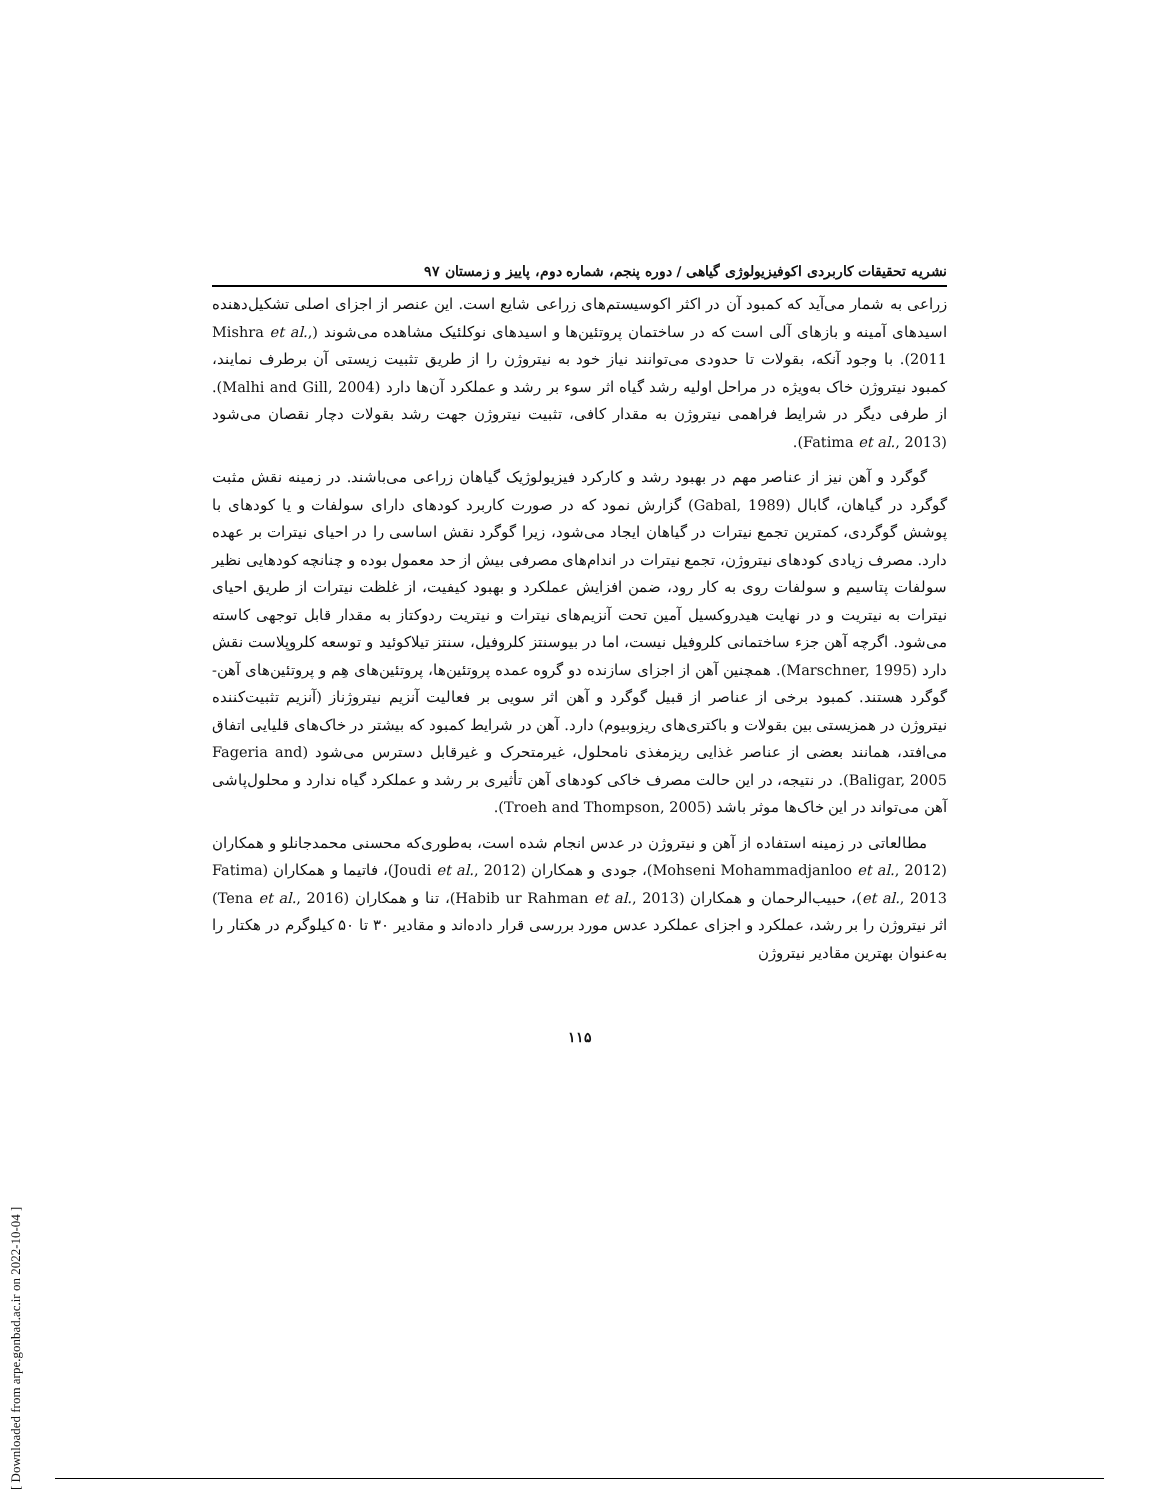[ Downloaded from arpe.gonbad.ac.ir on 2022-10-04 ]
نشریه تحقیقات کاربردی اکوفیزیولوژی گیاهی / دوره پنجم، شماره دوم، پاییز و زمستان ۹۷
زراعی به شمار می‌آید که کمبود آن در اکثر اکوسیستم‌های زراعی شایع است. این عنصر از اجزای اصلی تشکیل‌دهنده اسیدهای آمینه و بازهای آلی است که در ساختمان پروتئین‌ها و اسیدهای نوکلئیک مشاهده می‌شوند (Mishra et al., 2011). با وجود آنکه، بقولات تا حدودی می‌توانند نیاز خود به نیتروژن را از طریق تثبیت زیستی آن برطرف نمایند، کمبود نیتروژن خاک به‌ویژه در مراحل اولیه رشد گیاه اثر سوء بر رشد و عملکرد آن‌ها دارد (Malhi and Gill, 2004). از طرفی دیگر در شرایط فراهمی نیتروژن به مقدار کافی، تثبیت نیتروژن جهت رشد بقولات دچار نقصان می‌شود (Fatima et al., 2013).
گوگرد و آهن نیز از عناصر مهم در بهبود رشد و کارکرد فیزیولوژیک گیاهان زراعی می‌باشند. در زمینه نقش مثبت گوگرد در گیاهان، گابال (Gabal, 1989) گزارش نمود که در صورت کاربرد کودهای دارای سولفات و یا کودهای با پوشش گوگردی، کمترین تجمع نیترات در گیاهان ایجاد می‌شود، زیرا گوگرد نقش اساسی را در احیای نیترات بر عهده دارد. مصرف زیادی کودهای نیتروژن، تجمع نیترات در اندام‌های مصرفی بیش از حد معمول بوده و چنانچه کودهایی نظیر سولفات پتاسیم و سولفات روی به کار رود، ضمن افزایش عملکرد و بهبود کیفیت، از غلظت نیترات از طریق احیای نیترات به نیتریت و در نهایت هیدروکسیل آمین تحت آنزیم‌های نیترات و نیتریت ردوکتاز به مقدار قابل توجهی کاسته می‌شود. اگرچه آهن جزء ساختمانی کلروفیل نیست، اما در بیوسنتز کلروفیل، سنتز تیلاکوئید و توسعه کلروپلاست نقش دارد (Marschner, 1995). همچنین آهن از اجزای سازنده دو گروه عمده پروتئین‌ها، پروتئین‌های هِم و پروتئین‌های آهن-گوگرد هستند. کمبود برخی از عناصر از قبیل گوگرد و آهن اثر سویی بر فعالیت آنزیم نیتروژناز (آنزیم تثبیت‌کننده نیتروژن در همزیستی بین بقولات و باکتری‌های ریزوبیوم) دارد. آهن در شرایط کمبود که بیشتر در خاک‌های قلیایی اتفاق می‌افتد، همانند بعضی از عناصر غذایی ریزمغذی نامحلول، غیرمتحرک و غیرقابل دسترس می‌شود (Fageria and Baligar, 2005). در نتیجه، در این حالت مصرف خاکی کودهای آهن تأثیری بر رشد و عملکرد گیاه ندارد و محلول‌پاشی آهن می‌تواند در این خاک‌ها موثر باشد (Troeh and Thompson, 2005).
مطالعاتی در زمینه استفاده از آهن و نیتروژن در عدس انجام شده است، به‌طوری‌که محسنی محمدجانلو و همکاران (Mohseni Mohammadjanloo et al., 2012)، جودی و همکاران (Joudi et al., 2012)، فاتیما و همکاران (Fatima et al., 2013)، حبیب‌الرحمان و همکاران (Habib ur Rahman et al., 2013)، تنا و همکاران (Tena et al., 2016) اثر نیتروژن را بر رشد، عملکرد و اجزای عملکرد عدس مورد بررسی قرار داده‌اند و مقادیر ۳۰ تا ۵۰ کیلوگرم در هکتار را به‌عنوان بهترین مقادیر نیتروژن
۱۱۵